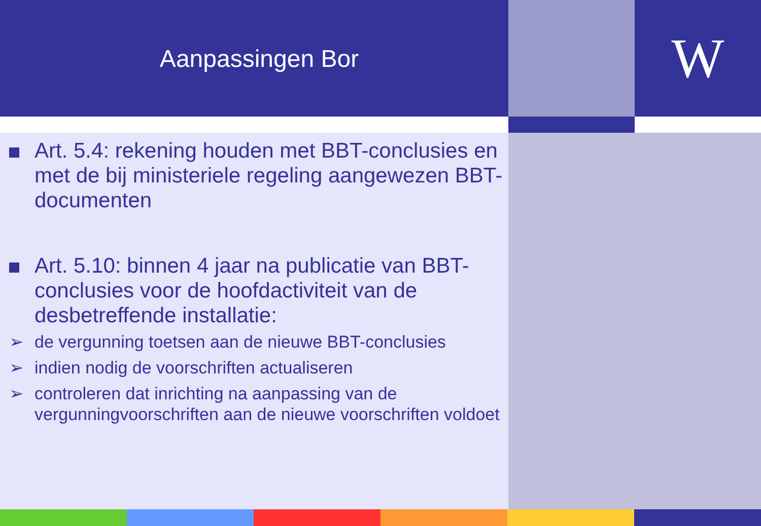Aanpassingen Bor
W
Art. 5.4: rekening houden met BBT-conclusies en met de bij ministeriele regeling aangewezen BBT-documenten
Art. 5.10: binnen 4 jaar na publicatie van BBT-conclusies voor de hoofdactiviteit van de desbetreffende installatie:
➢ de vergunning toetsen aan de nieuwe BBT-conclusies
➢ indien nodig de voorschriften actualiseren
➢ controleren dat inrichting na aanpassing van de vergunningvoorschriften aan de nieuwe voorschriften voldoet